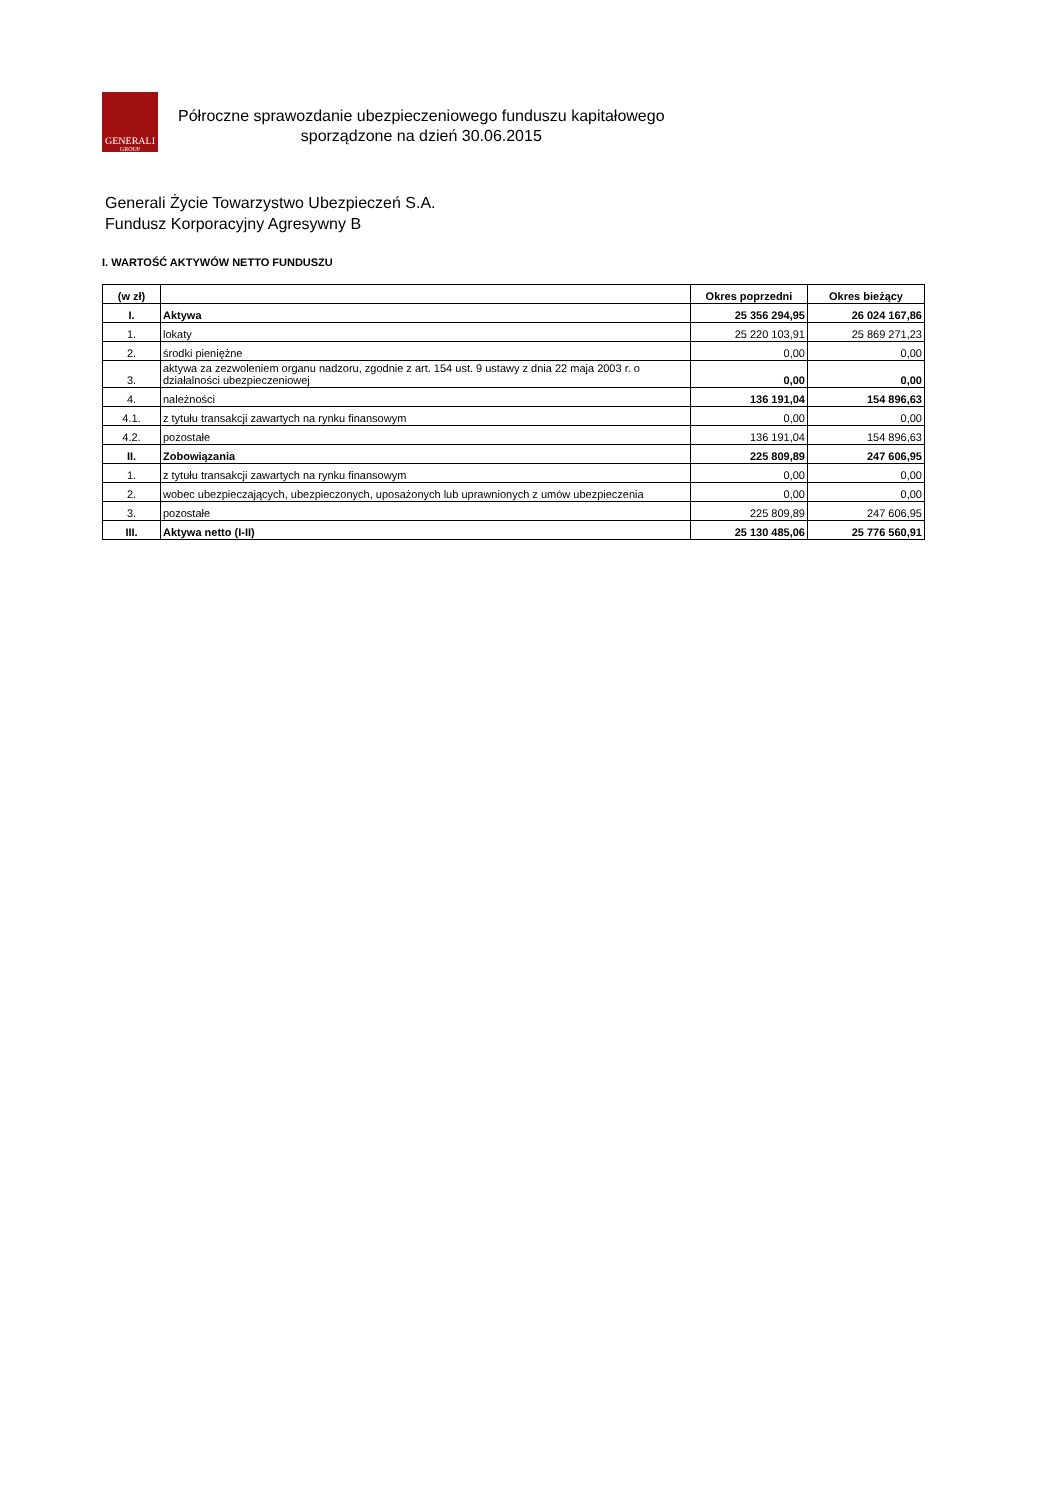GENERALI
GROUP
Półroczne sprawozdanie ubezpieczeniowego funduszu kapitałowego
sporządzone na dzień 30.06.2015
Generali Życie Towarzystwo Ubezpieczeń S.A.
Fundusz Korporacyjny Agresywny B
I. WARTOŚĆ AKTYWÓW NETTO FUNDUSZU
| (w zł) | | Okres poprzedni | Okres bieżący |
| --- | --- | --- | --- |
| I. | Aktywa | 25 356 294,95 | 26 024 167,86 |
| 1. | lokaty | 25 220 103,91 | 25 869 271,23 |
| 2. | środki pieniężne | 0,00 | 0,00 |
| 3. | aktywa za zezwoleniem organu nadzoru, zgodnie z art. 154 ust. 9 ustawy z dnia 22 maja 2003 r. o działalności ubezpieczeniowej | 0,00 | 0,00 |
| 4. | należności | 136 191,04 | 154 896,63 |
| 4.1. | z tytułu transakcji zawartych na rynku finansowym | 0,00 | 0,00 |
| 4.2. | pozostałe | 136 191,04 | 154 896,63 |
| II. | Zobowiązania | 225 809,89 | 247 606,95 |
| 1. | z tytułu transakcji zawartych na rynku finansowym | 0,00 | 0,00 |
| 2. | wobec ubezpieczających, ubezpieczonych, uposażonych lub uprawnionych z umów ubezpieczenia | 0,00 | 0,00 |
| 3. | pozostałe | 225 809,89 | 247 606,95 |
| III. | Aktywa netto (I-II) | 25 130 485,06 | 25 776 560,91 |